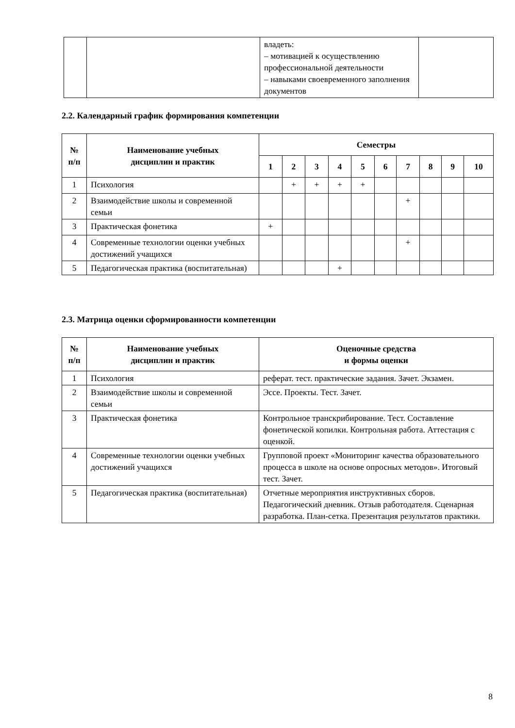| | | владеть: – мотивацией к осуществлению профессиональной деятельности – навыками своевременного заполнения документов | |
2.2. Календарный график формирования компетенции
| № п/п | Наименование учебных дисциплин и практик | Семестры | | | | | | | | | |
| --- | --- | --- | --- | --- | --- | --- | --- | --- | --- | --- | --- |
| | | 1 | 2 | 3 | 4 | 5 | 6 | 7 | 8 | 9 | 10 |
| 1 | Психология | | + | + | + | + | | | | | |
| 2 | Взаимодействие школы и современной семьи | | | | | | | + | | | |
| 3 | Практическая фонетика | + | | | | | | | | | |
| 4 | Современные технологии оценки учебных достижений учащихся | | | | | | | + | | | |
| 5 | Педагогическая практика (воспитательная) | | | | + | | | | | | |
2.3. Матрица оценки сформированности компетенции
| № п/п | Наименование учебных дисциплин и практик | Оценочные средства и формы оценки |
| --- | --- | --- |
| 1 | Психология | реферат. тест. практические задания. Зачет. Экзамен. |
| 2 | Взаимодействие школы и современной семьи | Эссе. Проекты. Тест. Зачет. |
| 3 | Практическая фонетика | Контрольное транскрибирование. Тест. Составление фонетической копилки. Контрольная работа. Аттестация с оценкой. |
| 4 | Современные технологии оценки учебных достижений учащихся | Групповой проект «Мониторинг качества образовательного процесса в школе на основе опросных методов». Итоговый тест. Зачет. |
| 5 | Педагогическая практика (воспитательная) | Отчетные мероприятия инструктивных сборов. Педагогический дневник. Отзыв работодателя. Сценарная разработка. План-сетка. Презентация результатов практики. |
8